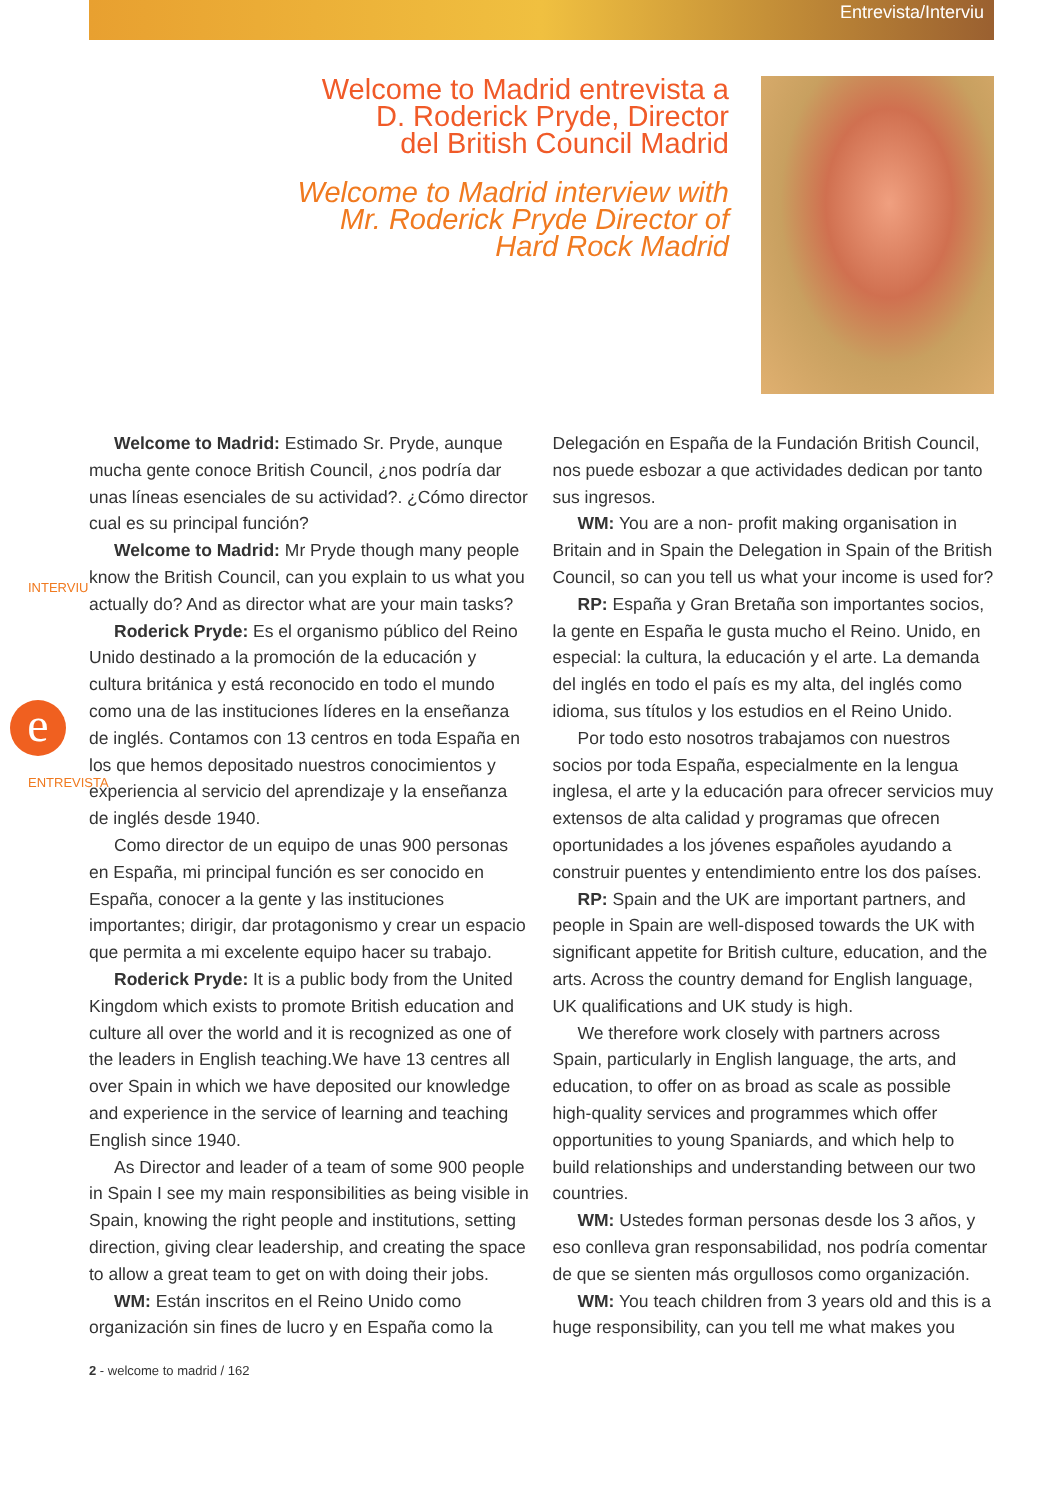Entrevista/Interviu
Welcome to Madrid entrevista a
D. Roderick Pryde, Director
del British Council Madrid
Welcome to Madrid interview with
Mr. Roderick Pryde Director of
Hard Rock Madrid
INTERVIU
ENTREVISTA
e
Welcome to Madrid: Estimado Sr. Pryde, aunque mucha gente conoce British Council, ¿nos podría dar unas líneas esenciales de su actividad?. ¿Cómo director cual es su principal función?
Welcome to Madrid: Mr Pryde though many people know the British Council, can you explain to us what you actually do? And as director what are your main tasks?
Roderick Pryde: Es el organismo público del Reino Unido destinado a la promoción de la educación y cultura británica y está reconocido en todo el mundo como una de las instituciones líderes en la enseñanza de inglés. Contamos con 13 centros en toda España en los que hemos depositado nuestros conocimientos y experiencia al servicio del aprendizaje y la enseñanza de inglés desde 1940.
Como director de un equipo de unas 900 personas en España, mi principal función es ser conocido en España, conocer a la gente y las instituciones importantes; dirigir, dar protagonismo y crear un espacio que permita a mi excelente equipo hacer su trabajo.
Roderick Pryde: It is a public body from the United Kingdom which exists to promote British education and culture all over the world and it is recognized as one of the leaders in English teaching.We have 13 centres all over Spain in which we have deposited our knowledge and experience in the service of learning and teaching English since 1940.
As Director and leader of a team of some 900 people in Spain I see my main responsibilities as being visible in Spain, knowing the right people and institutions, setting direction, giving clear leadership, and creating the space to allow a great team to get on with doing their jobs.
WM: Están inscritos en el Reino Unido como organización sin fines de lucro y en España como la
Delegación en España de la Fundación British Council, nos puede esbozar a que actividades dedican por tanto sus ingresos.
WM: You are a non- profit making organisation in Britain and in Spain the Delegation in Spain of the British Council, so can you tell us what your income is used for?
RP: España y Gran Bretaña son importantes socios, la gente en España le gusta mucho el Reino. Unido, en especial: la cultura, la educación y el arte. La demanda del inglés en todo el país es my alta, del inglés como idioma, sus títulos y los estudios en el Reino Unido.
Por todo esto nosotros trabajamos con nuestros socios por toda España, especialmente en la lengua inglesa, el arte y la educación para ofrecer servicios muy extensos de alta calidad y programas que ofrecen oportunidades a los jóvenes españoles ayudando a construir puentes y entendimiento entre los dos países.
RP: Spain and the UK are important partners, and people in Spain are well-disposed towards the UK with significant appetite for British culture, education, and the arts. Across the country demand for English language, UK qualifications and UK study is high.
We therefore work closely with partners across Spain, particularly in English language, the arts, and education, to offer on as broad as scale as possible high-quality services and programmes which offer opportunities to young Spaniards, and which help to build relationships and understanding between our two countries.
WM: Ustedes forman personas desde los 3 años, y eso conlleva gran responsabilidad, nos podría comentar de que se sienten más orgullosos como organización.
WM: You teach children from 3 years old and this is a huge responsibility, can you tell me what makes you
2 - welcome to madrid / 162